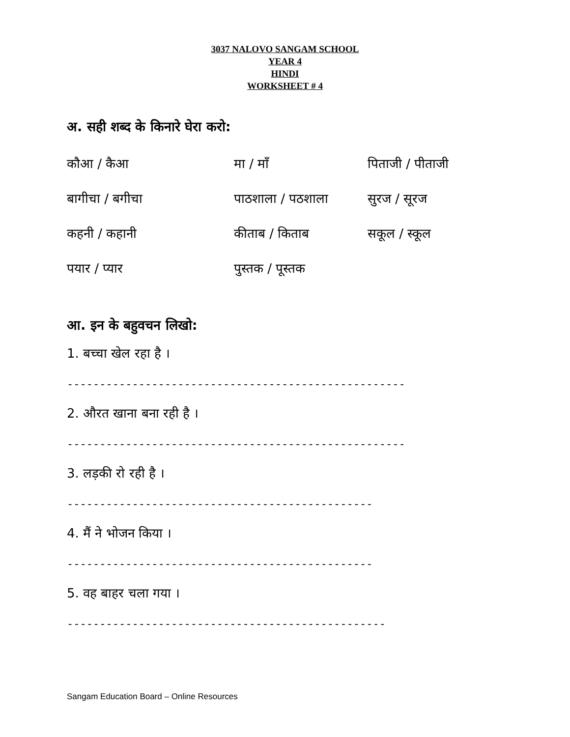3037 NALOVO SANGAM SCHOOL
YEAR 4
HINDI
WORKSHEET # 4
अ. सही शब्द के किनारे घेरा करो:
कौआ / कैआ
मा / माँ
पिताजी / पीताजी
बागीचा / बगीचा
पाठशाला / पठशाला
सुरज / सूरज
कहनी / कहानी
कीताब / किताब
सकूल / स्कूल
पयार / प्यार
पुस्तक / पूस्तक
आ. इन के बहुवचन लिखो:
1. बच्चा खेल रहा है ।
----------------------------------------------------
2. औरत खाना बना रही है ।
----------------------------------------------------
3. लड़की रो रही है ।
-----------------------------------------------
4. मैं ने भोजन किया ।
-----------------------------------------------
5. वह बाहर चला गया ।
-------------------------------------------------
Sangam Education Board – Online Resources